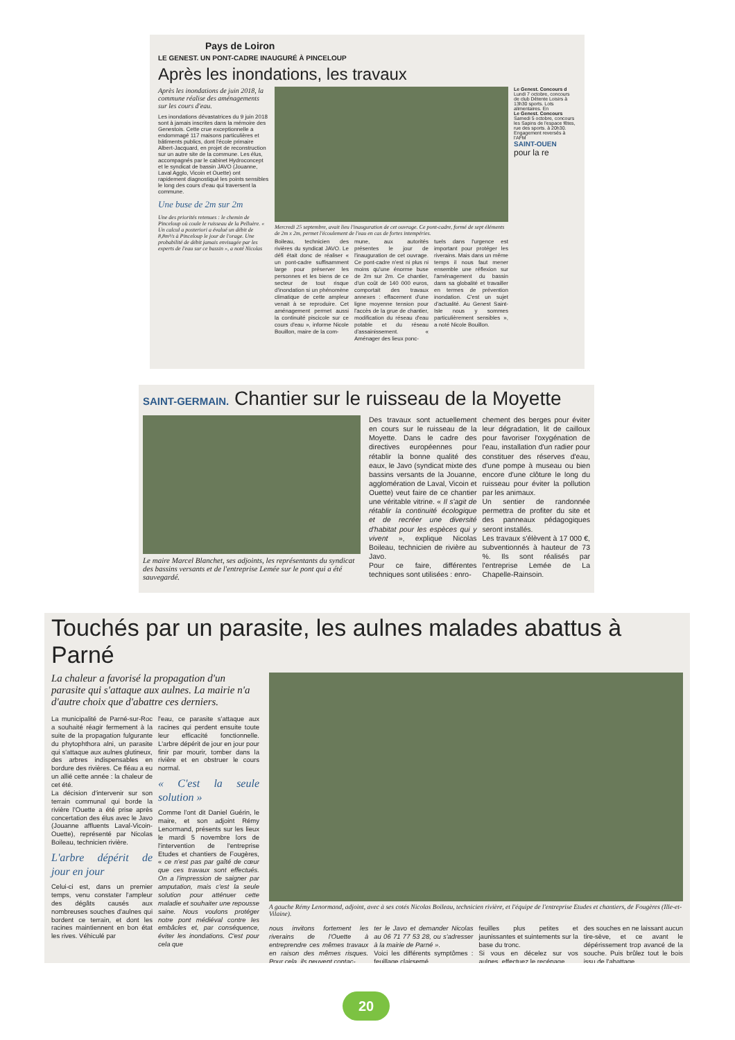Pays de Loiron
LE GENEST. UN PONT-CADRE INAUGURÉ À PINCELOUP
Après les inondations, les travaux
Après les inondations de juin 2018, la commune réalise des aménagements sur les cours d'eau.
Les inondations dévastatrices du 9 juin 2018 sont à jamais inscrites dans la mémoire des Genestois. Cette crue exceptionnelle a endommagé 117 maisons particulières et bâtiments publics, dont l'école primaire Albert-Jacquard, en projet de reconstruction sur un autre site de la commune. Les élus, accompagnés par le cabinet Hydroconcept et le syndicat de bassin JAVO (Jouanne, Laval Agglo, Vicoin et Ouette) ont rapidement diagnostiqué les points sensibles le long des cours d'eau qui traversent la commune.
Une buse de 2m sur 2m
Une des priorités retenues : le chemin de Pinceloup où coule le ruisseau de la Pelluère. « Un calcul a posteriori a évalué un débit de 8,8m³/s à Pinceloup le jour de l'orage. Une probabilité de débit jamais envisagée par les experts de l'eau sur ce bassin », a noté Nicolas
Mercredi 25 septembre, avait lieu l'inauguration de cet ouvrage. Ce pont-cadre, formé de sept éléments de 2m x 2m, permet l'écoulement de l'eau en cas de fortes intempéries.
Boileau, technicien des rivières du syndicat JAVO. Le défi était donc de réaliser « un pont-cadre suffisamment large pour préserver les personnes et les biens de ce secteur de tout risque d'inondation si un phénomène climatique de cette ampleur venait à se reproduire. Cet aménagement permet aussi la continuité piscicole sur ce cours d'eau », informe Nicole Bouillon, maire de la com-
mune, aux autorités présentes le jour de l'inauguration de cet ouvrage. Ce pont-cadre n'est ni plus ni moins qu'une énorme buse de 2m sur 2m. Ce chantier, d'un coût de 140 000 euros, comportait des travaux annexes : effacement d'une ligne moyenne tension pour l'accès de la grue de chantier, modification du réseau d'eau potable et du réseau d'assainissement. « Aménager des lieux ponc-
tuels dans l'urgence est important pour protéger les riverains. Mais dans un même temps il nous faut mener ensemble une réflexion sur l'aménagement du bassin dans sa globalité et travailler en termes de prévention inondation. C'est un sujet d'actualité. Au Genest Saint-Isle nous y sommes particulièrement sensibles », a noté Nicole Bouillon.
Le Genest. Concours d Lundi 7 octobre, concours de club Détente Loisirs à 13h30 sports. Lots alimentaires. En
Le Genest. Concours Samedi 5 octobre, concours les Sapins de l'espace fêtes, rue des sports. à 20h30. Engagement reversés à l'AFM
SAINT-OUEN
pour la re
SAINT-GERMAIN. Chantier sur le ruisseau de la Moyette
Le maire Marcel Blanchet, ses adjoints, les représentants du syndicat des bassins versants et de l'entreprise Lemée sur le pont qui a été sauvegardé.
Des travaux sont actuellement en cours sur le ruisseau de la Moyette. Dans le cadre des directives européennes pour rétablir la bonne qualité des eaux, le Javo (syndicat mixte des bassins versants de la Jouanne, agglomération de Laval, Vicoin et Ouette) veut faire de ce chantier une véritable vitrine. « Il s'agit de rétablir la continuité écologique et de recréer une diversité d'habitat pour les espèces qui y vivent », explique Nicolas Boileau, technicien de rivière au Javo.
Pour ce faire, différentes techniques sont utilisées : enro-
chement des berges pour éviter leur dégradation, lit de cailloux pour favoriser l'oxygénation de l'eau, installation d'un radier pour constituer des réserves d'eau, d'une pompe à museau ou bien encore d'une clôture le long du ruisseau pour éviter la pollution par les animaux.
Un sentier de randonnée permettra de profiter du site et des panneaux pédagogiques seront installés.
Les travaux s'élèvent à 17 000 €, subventionnés à hauteur de 73 %. Ils sont réalisés par l'entreprise Lemée de La Chapelle-Rainsoin.
Touchés par un parasite, les aulnes malades abattus à Parné
La chaleur a favorisé la propagation d'un parasite qui s'attaque aux aulnes. La mairie n'a d'autre choix que d'abattre ces derniers.
La municipalité de Parné-sur-Roc a souhaité réagir fermement à la suite de la propagation fulgurante du phytophthora alni, un parasite qui s'attaque aux aulnes glutineux, des arbres indispensables en bordure des rivières. Ce fléau a eu un allié cette année : la chaleur de cet été.
La décision d'intervenir sur son terrain communal qui borde la rivière l'Ouette a été prise après concertation des élus avec le Javo (Jouanne affluents Laval-Vicoin-Ouette), représenté par Nicolas Boileau, technicien rivière.
L'arbre dépérit de jour en jour
Celui-ci est, dans un premier temps, venu constater l'ampleur des dégâts causés aux nombreuses souches d'aulnes qui bordent ce terrain, et dont les racines maintiennent en bon état les rives. Véhiculé par
l'eau, ce parasite s'attaque aux racines qui perdent ensuite toute leur efficacité fonctionnelle. L'arbre dépérit de jour en jour pour finir par mourir, tomber dans la rivière et en obstruer le cours normal.
« C'est la seule solution »
Comme l'ont dit Daniel Guérin, le maire, et son adjoint Rémy Lenormand, présents sur les lieux le mardi 5 novembre lors de l'intervention de l'entreprise Etudes et chantiers de Fougères, « ce n'est pas par gaîté de cœur que ces travaux sont effectués. On a l'impression de saigner par amputation, mais c'est la seule solution pour atténuer cette maladie et souhaiter une repousse saine. Nous voulons protéger notre pont médiéval contre les embâcles et, par conséquence, éviter les inondations. C'est pour cela que
A gauche Rémy Lenormand, adjoint, avec à ses cotés Nicolas Boileau, technicien rivière, et l'équipe de l'entreprise Etudes et chantiers, de Fougères (Ille-et-Vilaine).
nous invitons fortement les riverains de l'Ouette à entreprendre ces mêmes travaux en raison des mêmes risques. Pour cela, ils peuvent contac-
ter le Javo et demander Nicolas au 06 71 77 53 28, ou s'adresser à la mairie de Parné ».
Voici les différents symptômes : feuillage clairsemé,
feuilles plus petites et jaunissantes et suintements sur la base du tronc.
Si vous en décelez sur vos aulnes, effectuez le recépage
des souches en ne laissant aucun tire-sève, et ce avant le dépérissement trop avancé de la souche. Puis brûlez tout le bois issu de l'abattage.
20